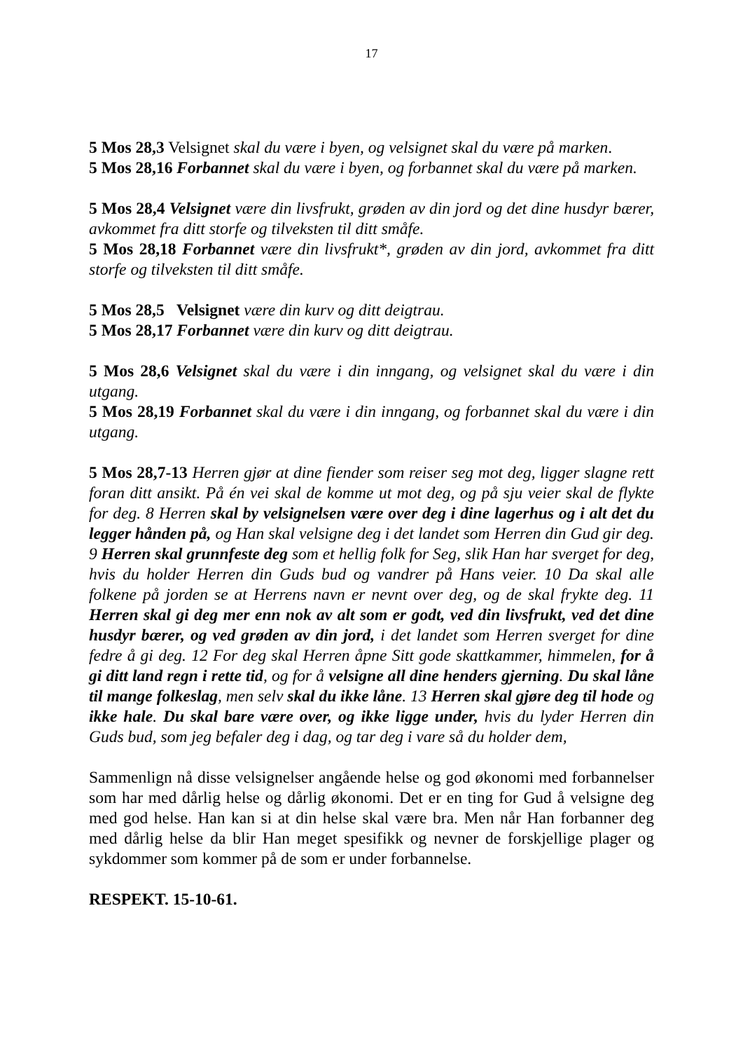17
5 Mos 28,3 Velsignet skal du være i byen, og velsignet skal du være på marken.
5 Mos 28,16 Forbannet skal du være i byen, og forbannet skal du være på marken.
5 Mos 28,4 Velsignet være din livsfrukt, grøden av din jord og det dine husdyr bærer, avkommet fra ditt storfe og tilveksten til ditt småfe.
5 Mos 28,18 Forbannet være din livsfrukt*, grøden av din jord, avkommet fra ditt storfe og tilveksten til ditt småfe.
5 Mos 28,5 Velsignet være din kurv og ditt deigtrau.
5 Mos 28,17 Forbannet være din kurv og ditt deigtrau.
5 Mos 28,6 Velsignet skal du være i din inngang, og velsignet skal du være i din utgang.
5 Mos 28,19 Forbannet skal du være i din inngang, og forbannet skal du være i din utgang.
5 Mos 28,7-13 Herren gjør at dine fiender som reiser seg mot deg, ligger slagne rett foran ditt ansikt. På én vei skal de komme ut mot deg, og på sju veier skal de flykte for deg. 8 Herren skal by velsignelsen være over deg i dine lagerhus og i alt det du legger hånden på, og Han skal velsigne deg i det landet som Herren din Gud gir deg. 9 Herren skal grunnfeste deg som et hellig folk for Seg, slik Han har sverget for deg, hvis du holder Herren din Guds bud og vandrer på Hans veier. 10 Da skal alle folkene på jorden se at Herrens navn er nevnt over deg, og de skal frykte deg. 11 Herren skal gi deg mer enn nok av alt som er godt, ved din livsfrukt, ved det dine husdyr bærer, og ved grøden av din jord, i det landet som Herren sverget for dine fedre å gi deg. 12 For deg skal Herren åpne Sitt gode skattkammer, himmelen, for å gi ditt land regn i rette tid, og for å velsigne all dine henders gjerning. Du skal låne til mange folkeslag, men selv skal du ikke låne. 13 Herren skal gjøre deg til hode og ikke hale. Du skal bare være over, og ikke ligge under, hvis du lyder Herren din Guds bud, som jeg befaler deg i dag, og tar deg i vare så du holder dem,
Sammenlign nå disse velsignelser angående helse og god økonomi med forbannelser som har med dårlig helse og dårlig økonomi. Det er en ting for Gud å velsigne deg med god helse. Han kan si at din helse skal være bra. Men når Han forbanner deg med dårlig helse da blir Han meget spesifikk og nevner de forskjellige plager og sykdommer som kommer på de som er under forbannelse.
RESPEKT. 15-10-61.